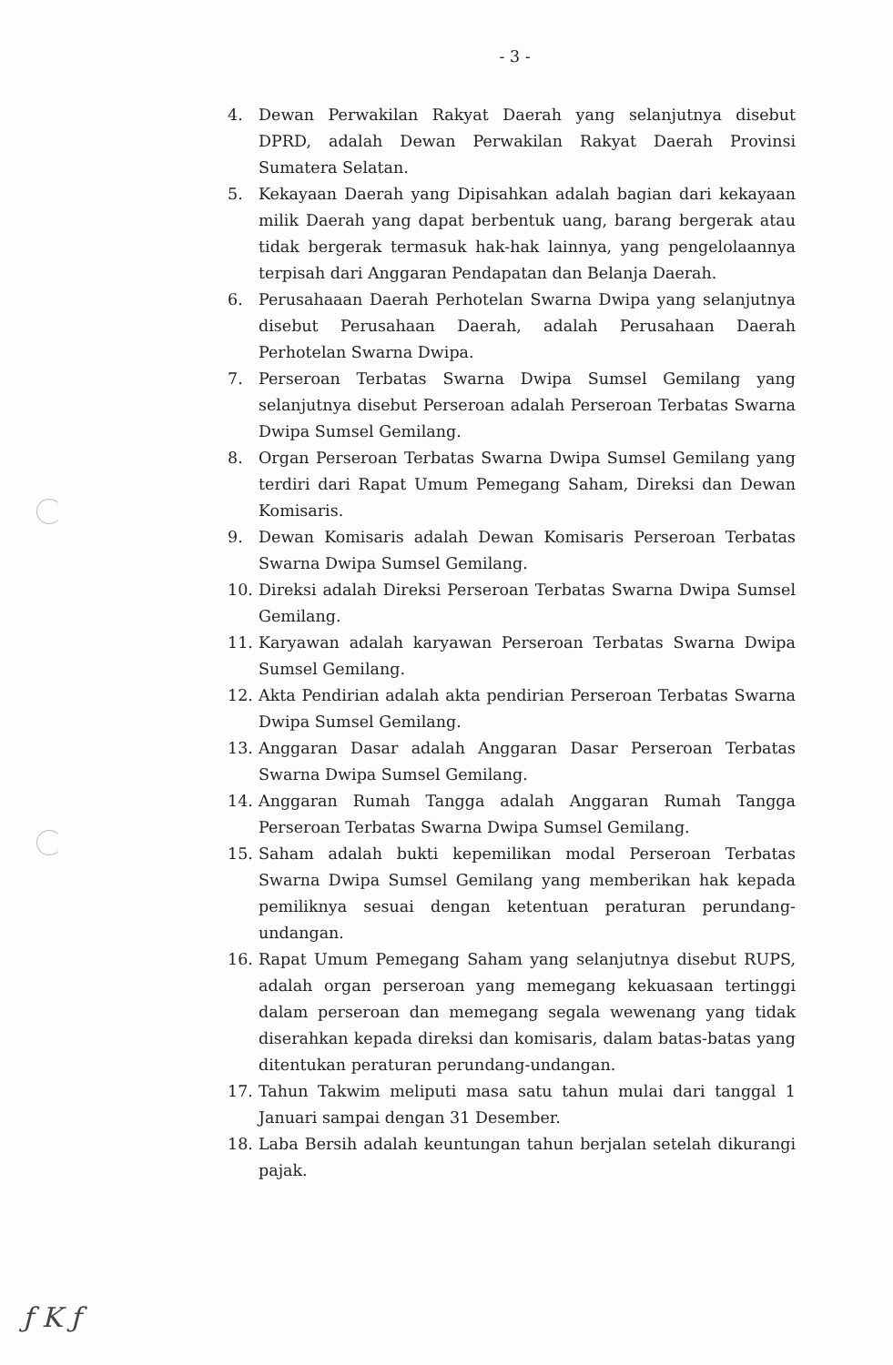- 3 -
4. Dewan Perwakilan Rakyat Daerah yang selanjutnya disebut DPRD, adalah Dewan Perwakilan Rakyat Daerah Provinsi Sumatera Selatan.
5. Kekayaan Daerah yang Dipisahkan adalah bagian dari kekayaan milik Daerah yang dapat berbentuk uang, barang bergerak atau tidak bergerak termasuk hak-hak lainnya, yang pengelolaannya terpisah dari Anggaran Pendapatan dan Belanja Daerah.
6. Perusahaaan Daerah Perhotelan Swarna Dwipa yang selanjutnya disebut Perusahaan Daerah, adalah Perusahaan Daerah Perhotelan Swarna Dwipa.
7. Perseroan Terbatas Swarna Dwipa Sumsel Gemilang yang selanjutnya disebut Perseroan adalah Perseroan Terbatas Swarna Dwipa Sumsel Gemilang.
8. Organ Perseroan Terbatas Swarna Dwipa Sumsel Gemilang yang terdiri dari Rapat Umum Pemegang Saham, Direksi dan Dewan Komisaris.
9. Dewan Komisaris adalah Dewan Komisaris Perseroan Terbatas Swarna Dwipa Sumsel Gemilang.
10. Direksi adalah Direksi Perseroan Terbatas Swarna Dwipa Sumsel Gemilang.
11. Karyawan adalah karyawan Perseroan Terbatas Swarna Dwipa Sumsel Gemilang.
12. Akta Pendirian adalah akta pendirian Perseroan Terbatas Swarna Dwipa Sumsel Gemilang.
13. Anggaran Dasar adalah Anggaran Dasar Perseroan Terbatas Swarna Dwipa Sumsel Gemilang.
14. Anggaran Rumah Tangga adalah Anggaran Rumah Tangga Perseroan Terbatas Swarna Dwipa Sumsel Gemilang.
15. Saham adalah bukti kepemilikan modal Perseroan Terbatas Swarna Dwipa Sumsel Gemilang yang memberikan hak kepada pemiliknya sesuai dengan ketentuan peraturan perundang-undangan.
16. Rapat Umum Pemegang Saham yang selanjutnya disebut RUPS, adalah organ perseroan yang memegang kekuasaan tertinggi dalam perseroan dan memegang segala wewenang yang tidak diserahkan kepada direksi dan komisaris, dalam batas-batas yang ditentukan peraturan perundang-undangan.
17. Tahun Takwim meliputi masa satu tahun mulai dari tanggal 1 Januari sampai dengan 31 Desember.
18. Laba Bersih adalah keuntungan tahun berjalan setelah dikurangi pajak.
ƒ K ƒ